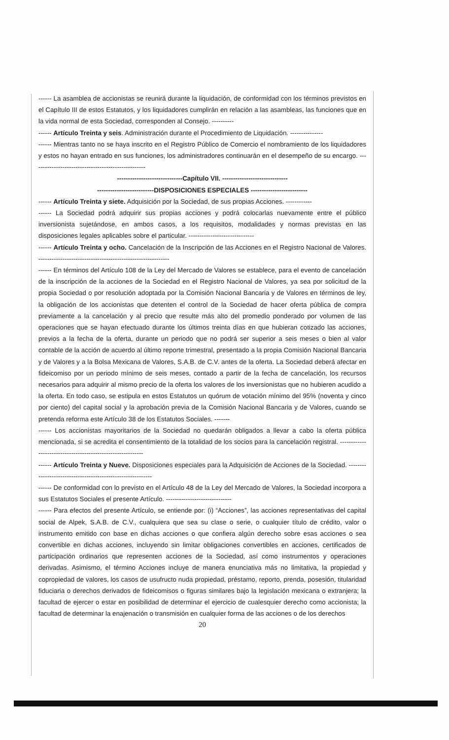------ La asamblea de accionistas se reunirá durante la liquidación, de conformidad con los términos previstos en el Capítulo III de estos Estatutos, y los liquidadores cumplirán en relación a las asambleas, las funciones que en la vida normal de esta Sociedad, corresponden al Consejo. ----------
------ Artículo Treinta y seis. Administración durante el Procedimiento de Liquidación. ---------------
------ Mientras tanto no se haya inscrito en el Registro Público de Comercio el nombramiento de los liquidadores y estos no hayan entrado en sus funciones, los administradores continuarán en el desempeño de su encargo. ----------------------------------------------------
------------------------------Capítulo VII. ------------------------------
--------------------------DISPOSICIONES ESPECIALES --------------------------
------ Artículo Treinta y siete. Adquisición por la Sociedad, de sus propias Acciones. ------------
------ La Sociedad podrá adquirir sus propias acciones y podrá colocarlas nuevamente entre el público inversionista sujetándose, en ambos casos, a los requisitos, modalidades y normas previstas en las disposiciones legales aplicables sobre el particular. ------------------------------
------ Artículo Treinta y ocho. Cancelación de la Inscripción de las Acciones en el Registro Nacional de Valores. ------------------------------------------------------------
------ En términos del Artículo 108 de la Ley del Mercado de Valores se establece, para el evento de cancelación de la inscripción de la acciones de la Sociedad en el Registro Nacional de Valores, ya sea por solicitud de la propia Sociedad o por resolución adoptada por la Comisión Nacional Bancaria y de Valores en términos de ley, la obligación de los accionistas que detenten el control de la Sociedad de hacer oferta pública de compra previamente a la cancelación y al precio que resulte más alto del promedio ponderado por volumen de las operaciones que se hayan efectuado durante los últimos treinta días en que hubieran cotizado las acciones, previos a la fecha de la oferta, durante un periodo que no podrá ser superior a seis meses o bien al valor contable de la acción de acuerdo al último reporte trimestral, presentado a la propia Comisión Nacional Bancaria y de Valores y a la Bolsa Mexicana de Valores, S.A.B. de C.V. antes de la oferta. La Sociedad deberá afectar en fideicomiso por un periodo mínimo de seis meses, contado a partir de la fecha de cancelación, los recursos necesarios para adquirir al mismo precio de la oferta los valores de los inversionistas que no hubieren acudido a la oferta. En todo caso, se estipula en estos Estatutos un quórum de votación mínimo del 95% (noventa y cinco por ciento) del capital social y la aprobación previa de la Comisión Nacional Bancaria y de Valores, cuando se pretenda reforma este Artículo 38 de los Estatutos Sociales. -------
------ Los accionistas mayoritarios de la Sociedad no quedarán obligados a llevar a cabo la oferta pública mencionada, si se acredita el consentimiento de la totalidad de los socios para la cancelación registral. ------------------------------------------------------------
------ Artículo Treinta y Nueve. Disposiciones especiales para la Adquisición de Acciones de la Sociedad. ------------------------------------------------------------
------ De conformidad con lo previsto en el Artículo 48 de la Ley del Mercado de Valores, la Sociedad incorpora a sus Estatutos Sociales el presente Artículo. ------------------------------
------ Para efectos del presente Artículo, se entiende por: (i) “Acciones”, las acciones representativas del capital social de Alpek, S.A.B. de C.V., cualquiera que sea su clase o serie, o cualquier título de crédito, valor o instrumento emitido con base en dichas acciones o que confiera algún derecho sobre esas acciones o sea convertible en dichas acciones, incluyendo sin limitar obligaciones convertibles en acciones, certificados de participación ordinarios que representen acciones de la Sociedad, así como instrumentos y operaciones derivadas. Asimismo, el término Acciones incluye de manera enunciativa más no limitativa, la propiedad y copropiedad de valores, los casos de usufructo nuda propiedad, préstamo, reporto, prenda, posesión, titularidad fiduciaria o derechos derivados de fideicomisos o figuras similares bajo la legislación mexicana o extranjera; la facultad de ejercer o estar en posibilidad de determinar el ejercicio de cualesquier derecho como accionista; la facultad de determinar la enajenación o transmisión en cualquier forma de las acciones o de los derechos
20